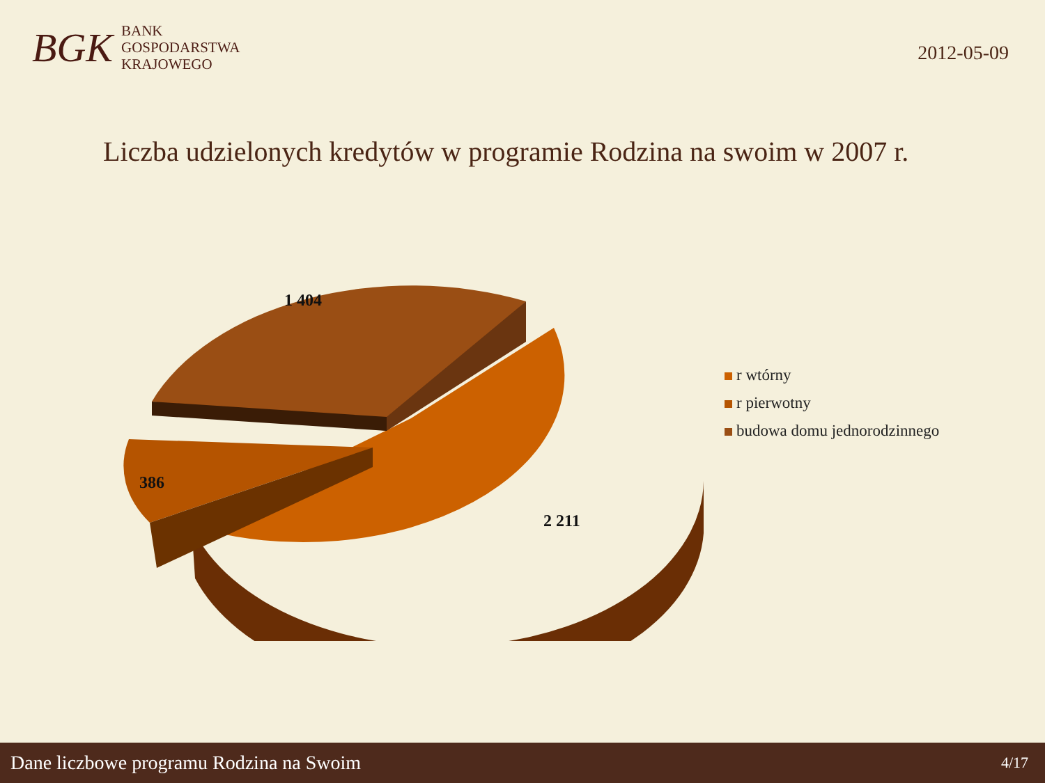BGK
BANK
GOSPODARSTWA
KRAJOWEGO
2012-05-09
Liczba udzielonych kredytów w programie Rodzina na swoim w 2007 r.
2 211
386
1 404
r wtórny
r pierwotny
budowa domu jednorodzinnego
Dane liczbowe programu Rodzina na Swoim 4/17